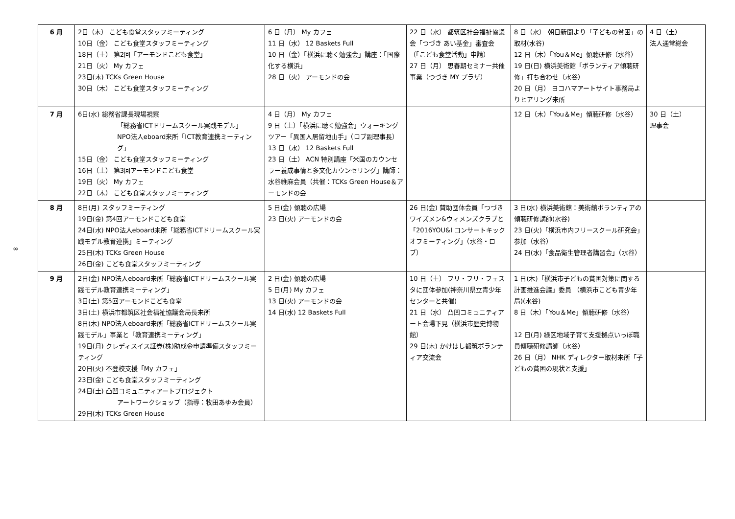∞
| 6 月 | 2日（木） こども食堂スタッフミーティング 10日（金） こども食堂スタッフミーティング 18日（土） 第2回「アーモンドこども食堂」 21日（火） My カフェ 23日(木) TCKs Green House 30日（木） こども食堂スタッフミーティング | 6 日（月） My カフェ 11 日（水） 12 Baskets Full 10 日（金）「横浜に聴く勉強会」講座：「国際化する横浜」 28 日（火） アーモンドの会 | 22 日（水） 都筑区社会福祉協議会「つづき あい基金」審査会（「こども食堂活動」申請） 27 日（月） 思春期セミナー共催事業（つづき MY プラザ） | 8 日（水） 朝日新聞より「子どもの貧困」の取材(水谷) 12 日（木）「You＆Me」傾聴研修（水谷） 19 日(日) 横浜美術館「ボランティア傾聴研修」打ち合わせ（水谷） 20 日（月） ヨコハマアートサイト事務局よりヒアリング来所 | 4 日（土） 法人通常総会 |
| 7 月 | 6日(水) 総務省課長現場視察 「総務省ICTドリームスクール実践モデル」 NPO法人eboard来所「ICT教育連携ミーティング」 15日（金） こども食堂スタッフミーティング 16日（土） 第3回アーモンドこども食堂 19日（火） My カフェ 22日（木） こども食堂スタッフミーティング | 4 日（月） My カフェ 9 日（土）「横浜に聴く勉強会」ウォーキングツアー「異国人居留地山手」（ロブ副理事長） 13 日（水） 12 Baskets Full 23 日（土） ACN 特別講座「米国のカウンセラー養成事情と多文化カウンセリング」講師：水谷維麻会員（共催：TCKs Green House＆アーモンドの会 | | 12 日（木）「You＆Me」傾聴研修（水谷） | 30 日（土） 理事会 |
| 8 月 | 8日(月) スタッフミーティング 19日(金) 第4回アーモンドこども食堂 24日(水) NPO法人eboard来所「総務省ICTドリームスクール実践モデル教育連携」ミーティング 25日(木) TCKs Green House 26日(金) こども食堂スタッフミーティング | 5 日(金) 傾聴の広場 23 日(火) アーモンドの会 | 26 日(金) 賛助団体会員「つづきワイズメン&ウィメンズクラブと「2016YOU&I コンサートキックオフミーティング」（水谷・ロブ） | 3 日(水) 横浜美術館：美術館ボランティアの傾聴研修講師(水谷) 23 日(火)「横浜市内フリースクール研究会」参加（水谷） 24 日(水)「食品衛生管理者講習会」（水谷） | |
| 9 月 | 2日(金) NPO法人eboard来所「総務省ICTドリームスクール実践モデル教育連携ミーティング」 3日(土) 第5回アーモンドこども食堂 3日(土) 横浜市都筑区社会福祉協議会局長来所 8日(木) NPO法人eboard来所「総務省ICTドリームスクール実践モデル」事業と「教育連携ミーティング」 19日(月) クレディスイス証券(株)助成金申請準備スタッフミーティング 20日(火) 不登校支援「My カフェ」 23日(金) こども食堂スタッフミーティング 24日(土) 凸凹コミュニティアートプロジェクト アートワークショップ（指導：牧田あゆみ会員） 29日(木) TCKs Green House | 2 日(金) 傾聴の広場 5 日(月) My カフェ 13 日(火) アーモンドの会 14 日(水) 12 Baskets Full | 10 日（土） フリ・フリ・フェスタに団体参加(神奈川県立青少年センターと共催) 21 日（水） 凸凹コミュニティアート会場下見（横浜市歴史博物館） 29 日(木) かけはし都筑ボランティア交流会 | 1 日(木)「横浜市子どもの貧困対策に関する計画推進会議」委員 （横浜市こども青少年局)(水谷) 8 日（木）「You＆Me」傾聴研修（水谷） 12 日(月) 緑区地域子育て支援拠点いっぽ職員傾聴研修講師（水谷） 26 日（月） NHK ディレクター取材来所「子どもの貧困の現状と支援」 | |